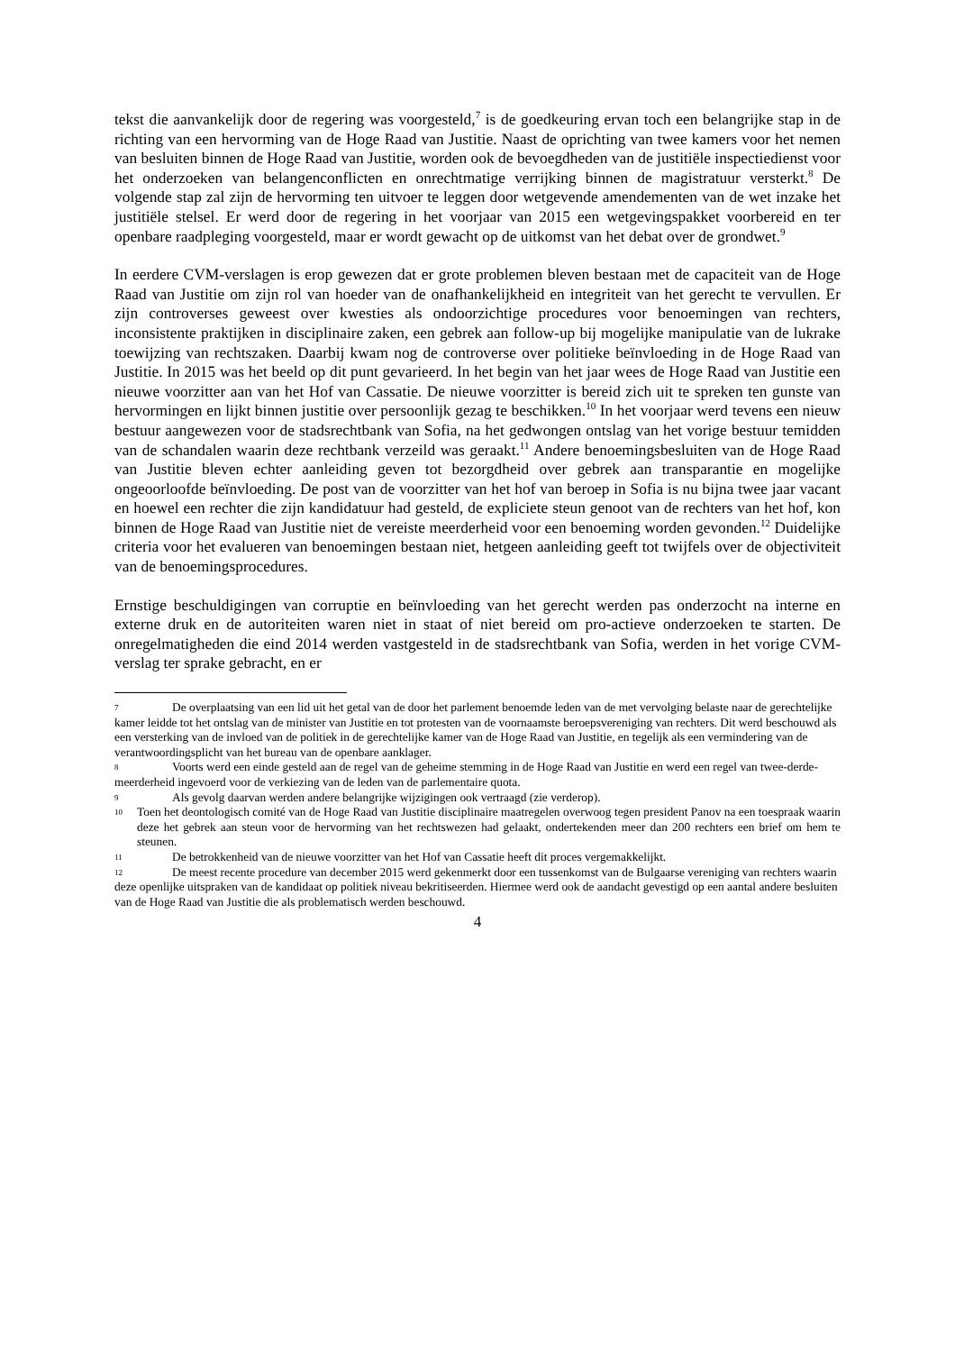tekst die aanvankelijk door de regering was voorgesteld,<sup>7</sup> is de goedkeuring ervan toch een belangrijke stap in de richting van een hervorming van de Hoge Raad van Justitie. Naast de oprichting van twee kamers voor het nemen van besluiten binnen de Hoge Raad van Justitie, worden ook de bevoegdheden van de justitiële inspectiedienst voor het onderzoeken van belangenconflicten en onrechtmatige verrijking binnen de magistratuur versterkt.<sup>8</sup> De volgende stap zal zijn de hervorming ten uitvoer te leggen door wetgevende amendementen van de wet inzake het justitiële stelsel. Er werd door de regering in het voorjaar van 2015 een wetgevingspakket voorbereid en ter openbare raadpleging voorgesteld, maar er wordt gewacht op de uitkomst van het debat over de grondwet.<sup>9</sup>
In eerdere CVM-verslagen is erop gewezen dat er grote problemen bleven bestaan met de capaciteit van de Hoge Raad van Justitie om zijn rol van hoeder van de onafhankelijkheid en integriteit van het gerecht te vervullen. Er zijn controverses geweest over kwesties als ondoorzichtige procedures voor benoemingen van rechters, inconsistente praktijken in disciplinaire zaken, een gebrek aan follow-up bij mogelijke manipulatie van de lukrake toewijzing van rechtszaken. Daarbij kwam nog de controverse over politieke beïnvloeding in de Hoge Raad van Justitie. In 2015 was het beeld op dit punt gevarieerd. In het begin van het jaar wees de Hoge Raad van Justitie een nieuwe voorzitter aan van het Hof van Cassatie. De nieuwe voorzitter is bereid zich uit te spreken ten gunste van hervormingen en lijkt binnen justitie over persoonlijk gezag te beschikken.<sup>10</sup> In het voorjaar werd tevens een nieuw bestuur aangewezen voor de stadsrechtbank van Sofia, na het gedwongen ontslag van het vorige bestuur temidden van de schandalen waarin deze rechtbank verzeild was geraakt.<sup>11</sup> Andere benoemingsbesluiten van de Hoge Raad van Justitie bleven echter aanleiding geven tot bezorgdheid over gebrek aan transparantie en mogelijke ongeoorloofde beïnvloeding. De post van de voorzitter van het hof van beroep in Sofia is nu bijna twee jaar vacant en hoewel een rechter die zijn kandidatuur had gesteld, de expliciete steun genoot van de rechters van het hof, kon binnen de Hoge Raad van Justitie niet de vereiste meerderheid voor een benoeming worden gevonden.<sup>12</sup> Duidelijke criteria voor het evalueren van benoemingen bestaan niet, hetgeen aanleiding geeft tot twijfels over de objectiviteit van de benoemingsprocedures.
Ernstige beschuldigingen van corruptie en beïnvloeding van het gerecht werden pas onderzocht na interne en externe druk en de autoriteiten waren niet in staat of niet bereid om pro-actieve onderzoeken te starten. De onregelmatigheden die eind 2014 werden vastgesteld in de stadsrechtbank van Sofia, werden in het vorige CVM-verslag ter sprake gebracht, en er
7 De overplaatsing van een lid uit het getal van de door het parlement benoemde leden van de met vervolging belaste naar de gerechtelijke kamer leidde tot het ontslag van de minister van Justitie en tot protesten van de voornaamste beroepsvereniging van rechters. Dit werd beschouwd als een versterking van de invloed van de politiek in de gerechtelijke kamer van de Hoge Raad van Justitie, en tegelijk als een vermindering van de verantwoordingsplicht van het bureau van de openbare aanklager.
8 Voorts werd een einde gesteld aan de regel van de geheime stemming in de Hoge Raad van Justitie en werd een regel van twee-derde-meerderheid ingevoerd voor de verkiezing van de leden van de parlementaire quota.
9 Als gevolg daarvan werden andere belangrijke wijzigingen ook vertraagd (zie verderop).
10 Toen het deontologisch comité van de Hoge Raad van Justitie disciplinaire maatregelen overwoog tegen president Panov na een toespraak waarin deze het gebrek aan steun voor de hervorming van het rechtswezen had gelaakt, ondertekenden meer dan 200 rechters een brief om hem te steunen.
11 De betrokkenheid van de nieuwe voorzitter van het Hof van Cassatie heeft dit proces vergemakkelijkt.
12 De meest recente procedure van december 2015 werd gekenmerkt door een tussenkomst van de Bulgaarse vereniging van rechters waarin deze openlijke uitspraken van de kandidaat op politiek niveau bekritiseerden. Hiermee werd ook de aandacht gevestigd op een aantal andere besluiten van de Hoge Raad van Justitie die als problematisch werden beschouwd.
4